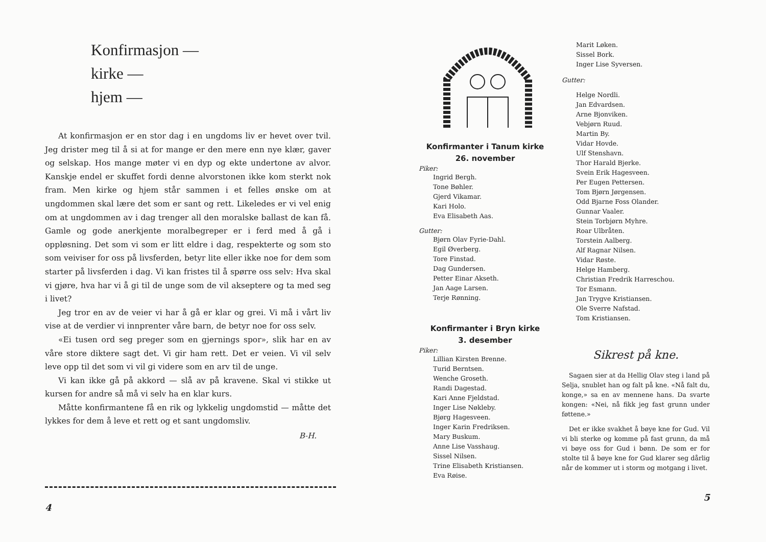Konfirmasjon —
kirke —
hjem —
At konfirmasjon er en stor dag i en ungdoms liv er hevet over tvil. Jeg drister meg til å si at for mange er den mere enn nye klær, gaver og selskap. Hos mange møter vi en dyp og ekte undertone av alvor. Kanskje endel er skuffet fordi denne alvorstonen ikke kom sterkt nok fram. Men kirke og hjem står sammen i et felles ønske om at ungdommen skal lære det som er sant og rett. Likeledes er vi vel enig om at ungdommen av i dag trenger all den moralske ballast de kan få. Gamle og gode anerkjente moralbegreper er i ferd med å gå i oppløsning. Det som vi som er litt eldre i dag, respekterte og som sto som veiviser for oss på livsferden, betyr lite eller ikke noe for dem som starter på livsferden i dag. Vi kan fristes til å spørre oss selv: Hva skal vi gjøre, hva har vi å gi til de unge som de vil akseptere og ta med seg i livet?
Jeg tror en av de veier vi har å gå er klar og grei. Vi må i vårt liv vise at de verdier vi innprenter våre barn, de betyr noe for oss selv.
«Ei tusen ord seg preger som en gjernings spor», slik har en av våre store diktere sagt det. Vi gir ham rett. Det er veien. Vi vil selv leve opp til det som vi vil gi videre som en arv til de unge.
Vi kan ikke gå på akkord — slå av på kravene. Skal vi stikke ut kursen for andre så må vi selv ha en klar kurs.
Måtte konfirmantene få en rik og lykkelig ungdomstid — måtte det lykkes for dem å leve et rett og et sant ungdomsliv.
B-H.
4
Konfirmanter i Tanum kirke
26. november
Piker:
Ingrid Bergh.
Tone Bøhler.
Gjerd Vikamar.
Kari Holo.
Eva Elisabeth Aas.
Gutter:
Bjørn Olav Fyrie-Dahl.
Egil Øverberg.
Tore Finstad.
Dag Gundersen.
Petter Einar Akseth.
Jan Aage Larsen.
Terje Rønning.
Konfirmanter i Bryn kirke
3. desember
Piker:
Lillian Kirsten Brenne.
Turid Berntsen.
Wenche Groseth.
Randi Dagestad.
Kari Anne Fjeldstad.
Inger Lise Nøkleby.
Bjørg Hagesveen.
Inger Karin Fredriksen.
Mary Buskum.
Anne Lise Vasshaug.
Sissel Nilsen.
Trine Elisabeth Kristiansen.
Eva Røise.
Marit Løken.
Sissel Bork.
Inger Lise Syversen.
Gutter:
Helge Nordli.
Jan Edvardsen.
Arne Bjonviken.
Vebjørn Ruud.
Martin By.
Vidar Hovde.
Ulf Stenshavn.
Thor Harald Bjerke.
Svein Erik Hagesveen.
Per Eugen Pettersen.
Tom Bjørn Jørgensen.
Odd Bjarne Foss Olander.
Gunnar Vaaler.
Stein Torbjørn Myhre.
Roar Ulbråten.
Torstein Aalberg.
Alf Ragnar Nilsen.
Vidar Røste.
Helge Hamberg.
Christian Fredrik Harreschou.
Tor Esmann.
Jan Trygve Kristiansen.
Ole Sverre Nafstad.
Tom Kristiansen.
Sikrest på kne.
Sagaen sier at da Hellig Olav steg i land på Selja, snublet han og falt på kne. «Nå falt du, konge,» sa en av mennene hans. Da svarte kongen: «Nei, nå fikk jeg fast grunn under føttene.»
Det er ikke svakhet å bøye kne for Gud. Vil vi bli sterke og komme på fast grunn, da må vi bøye oss for Gud i bønn. De som er for stolte til å bøye kne for Gud klarer seg dårlig når de kommer ut i storm og motgang i livet.
5